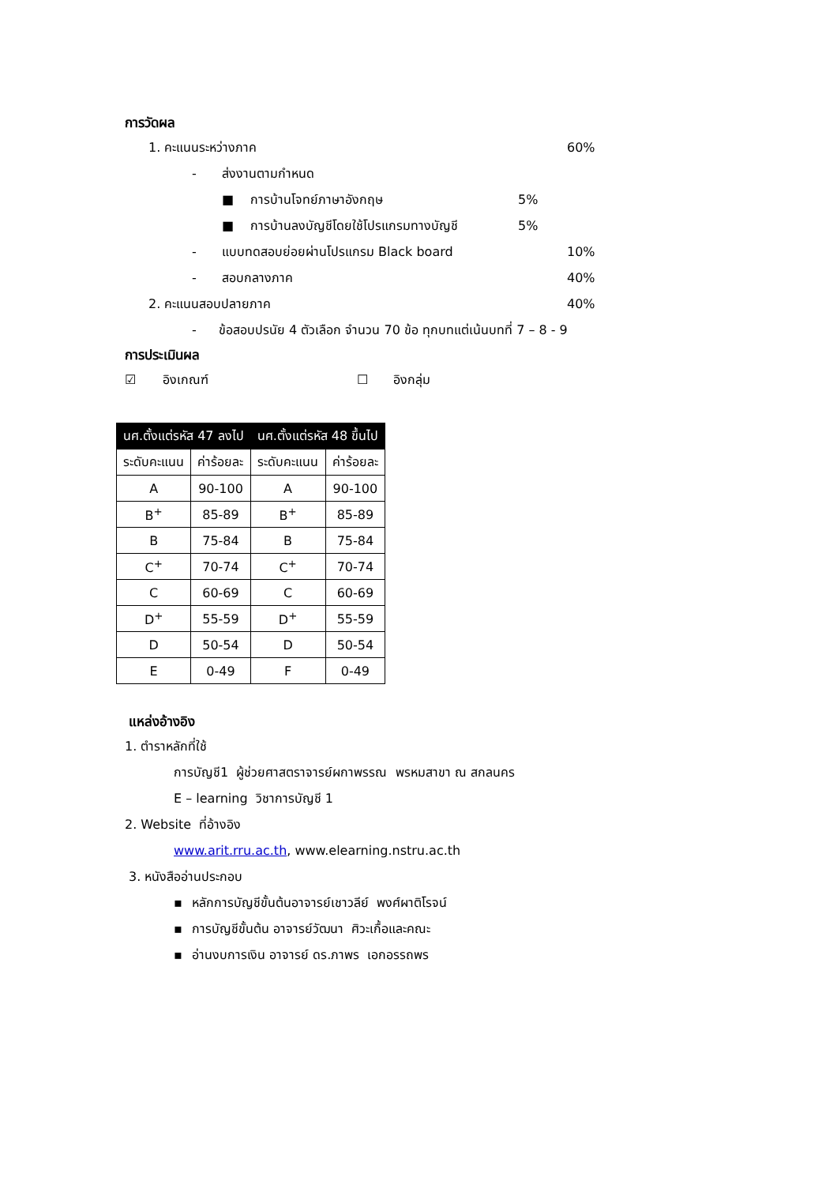การวัดผล
1. คะแนนระหว่างภาค 60%
- ส่งงานตามกำหนด
■ การบ้านโจทย์ภาษาอังกฤษ 5%
■ การบ้านลงบัญชีโดยใช้โปรแกรมทางบัญชี 5%
- แบบทดสอบย่อยผ่านโปรแกรม Black board 10%
- สอบกลางภาค 40%
2. คะแนนสอบปลายภาค 40%
- ข้อสอบปรนัย 4 ตัวเลือก จำนวน 70 ข้อ ทุกบทแต่เน้นบทที่ 7 – 8 - 9
การประเมินผล
☑ อิงเกณฑ์ ☐ อิงกลุ่ม
| นศ.ตั้งแต่รหัส 47 ลงไป | | นศ.ตั้งแต่รหัส 48 ขึ้นไป | |
| --- | --- | --- | --- |
| ระดับคะแนน | ค่าร้อยละ | ระดับคะแนน | ค่าร้อยละ |
| A | 90-100 | A | 90-100 |
| B<sup>+</sup> | 85-89 | B<sup>+</sup> | 85-89 |
| B | 75-84 | B | 75-84 |
| C<sup>+</sup> | 70-74 | C<sup>+</sup> | 70-74 |
| C | 60-69 | C | 60-69 |
| D<sup>+</sup> | 55-59 | D<sup>+</sup> | 55-59 |
| D | 50-54 | D | 50-54 |
| E | 0-49 | F | 0-49 |
แหล่งอ้างอิง
1. ตำราหลักที่ใช้
การบัญชี1 ผู้ช่วยศาสตราจารย์ผกาพรรณ พรหมสาขา ณ สกลนคร
E – learning วิชาการบัญชี 1
2. Website ที่อ้างอิง
www.arit.rru.ac.th, www.elearning.nstru.ac.th
3. หนังสืออ่านประกอบ
▪ หลักการบัญชีขั้นต้นอาจารย์เชาวลีย์ พงศ์ผาติโรจน์
▪ การบัญชีขั้นต้น อาจารย์วัฒนา ศิวะเกื้อและคณะ
▪ อ่านงบการเงิน อาจารย์ ดร.ภาพร เอกอรรถพร